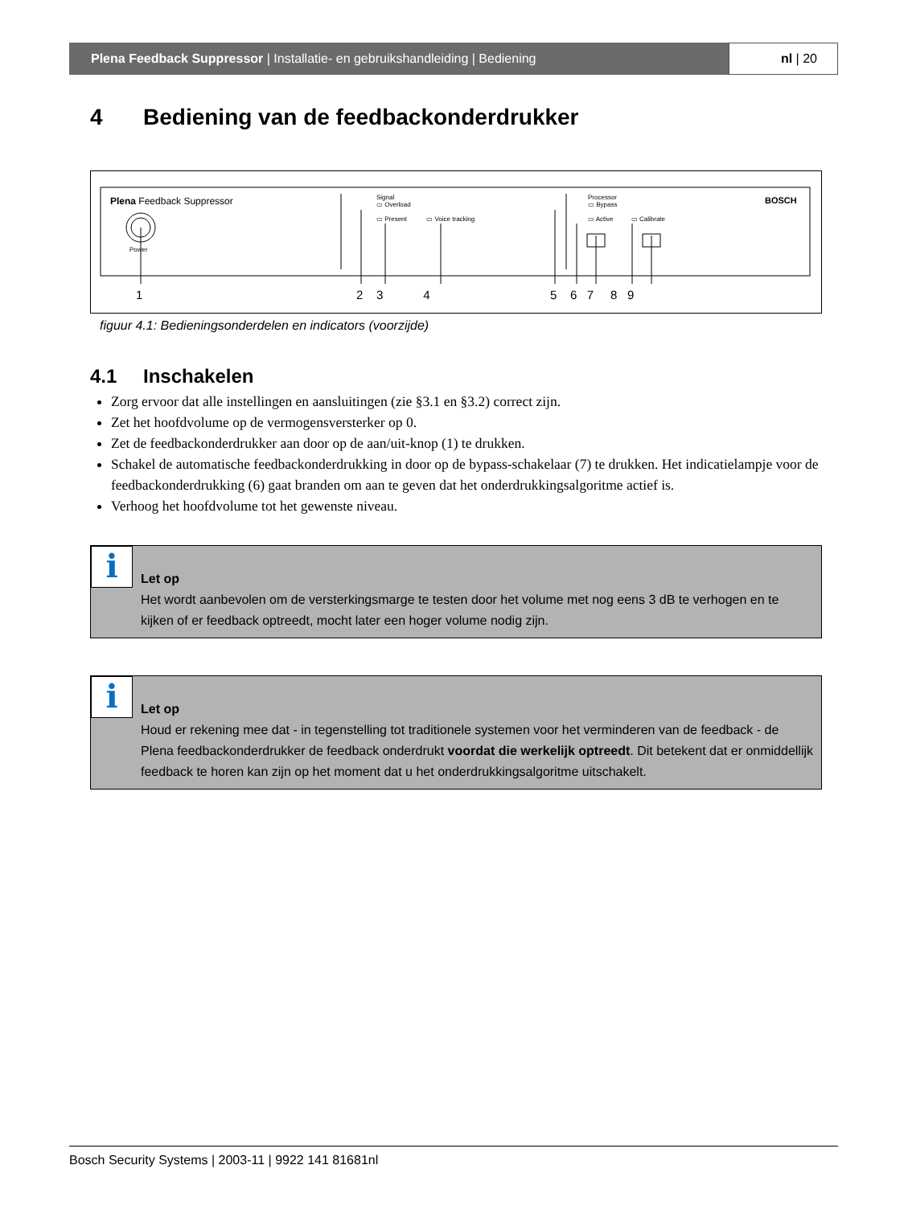Plena Feedback Suppressor | Installatie- en gebruikshandleiding | Bediening
nl | 20
4 Bediening van de feedbackonderdrukker
Plena Feedback Suppressor
Signal
▭ Overload
▭ Present ▭ Voice tracking
Processor
▭ Bypass
▭ Active ▭ Calibrate
BOSCH
Power
1 2 3 4 5 6 7 8 9
figuur 4.1: Bedieningsonderdelen en indicators (voorzijde)
4.1 Inschakelen
Zorg ervoor dat alle instellingen en aansluitingen (zie §3.1 en §3.2) correct zijn.
Zet het hoofdvolume op de vermogensversterker op 0.
Zet de feedbackonderdrukker aan door op de aan/uit-knop (1) te drukken.
Schakel de automatische feedbackonderdrukking in door op de bypass-schakelaar (7) te drukken. Het indicatielampje voor de feedbackonderdrukking (6) gaat branden om aan te geven dat het onderdrukkingsalgoritme actief is.
Verhoog het hoofdvolume tot het gewenste niveau.
i
Let op
Het wordt aanbevolen om de versterkingsmarge te testen door het volume met nog eens 3 dB te verhogen en te kijken of er feedback optreedt, mocht later een hoger volume nodig zijn.
i
Let op
Houd er rekening mee dat - in tegenstelling tot traditionele systemen voor het verminderen van de feedback - de Plena feedbackonderdrukker de feedback onderdrukt voordat die werkelijk optreedt. Dit betekent dat er onmiddellijk feedback te horen kan zijn op het moment dat u het onderdrukkingsalgoritme uitschakelt.
Bosch Security Systems | 2003-11 | 9922 141 81681nl